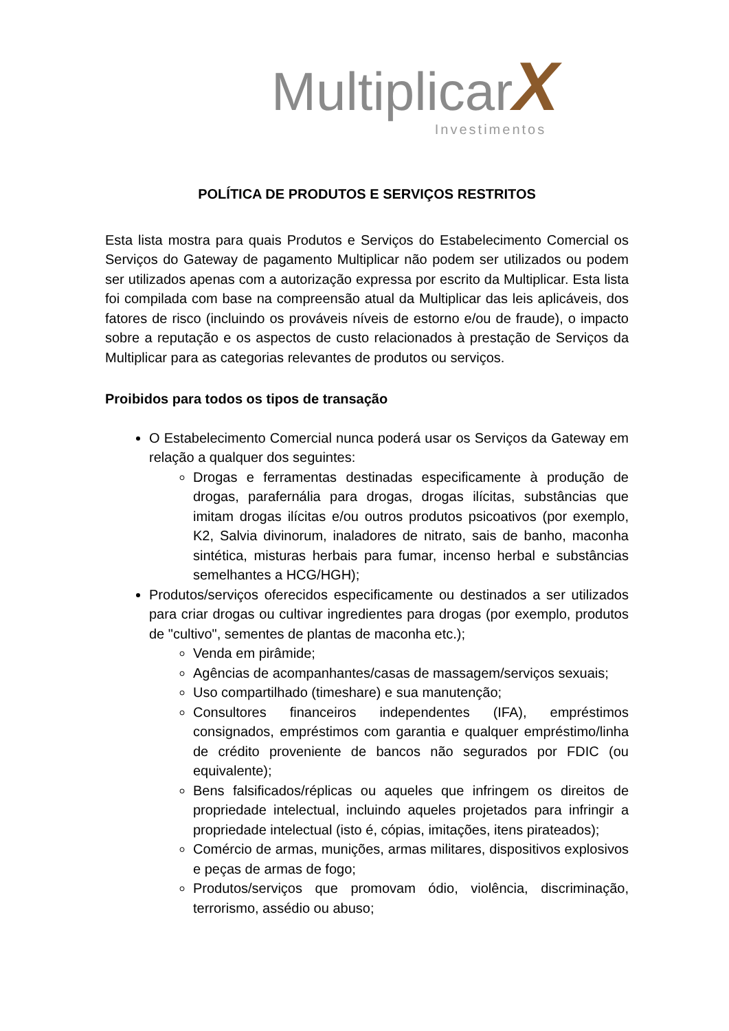MultiplicarX
Investimentos
POLÍTICA DE PRODUTOS E SERVIÇOS RESTRITOS
Esta lista mostra para quais Produtos e Serviços do Estabelecimento Comercial os Serviços do Gateway de pagamento Multiplicar não podem ser utilizados ou podem ser utilizados apenas com a autorização expressa por escrito da Multiplicar. Esta lista foi compilada com base na compreensão atual da Multiplicar das leis aplicáveis, dos fatores de risco (incluindo os prováveis níveis de estorno e/ou de fraude), o impacto sobre a reputação e os aspectos de custo relacionados à prestação de Serviços da Multiplicar para as categorias relevantes de produtos ou serviços.
Proibidos para todos os tipos de transação
O Estabelecimento Comercial nunca poderá usar os Serviços da Gateway em relação a qualquer dos seguintes:
Drogas e ferramentas destinadas especificamente à produção de drogas, parafernália para drogas, drogas ilícitas, substâncias que imitam drogas ilícitas e/ou outros produtos psicoativos (por exemplo, K2, Salvia divinorum, inaladores de nitrato, sais de banho, maconha sintética, misturas herbais para fumar, incenso herbal e substâncias semelhantes a HCG/HGH);
Produtos/serviços oferecidos especificamente ou destinados a ser utilizados para criar drogas ou cultivar ingredientes para drogas (por exemplo, produtos de "cultivo", sementes de plantas de maconha etc.);
Venda em pirâmide;
Agências de acompanhantes/casas de massagem/serviços sexuais;
Uso compartilhado (timeshare) e sua manutenção;
Consultores financeiros independentes (IFA), empréstimos consignados, empréstimos com garantia e qualquer empréstimo/linha de crédito proveniente de bancos não segurados por FDIC (ou equivalente);
Bens falsificados/réplicas ou aqueles que infringem os direitos de propriedade intelectual, incluindo aqueles projetados para infringir a propriedade intelectual (isto é, cópias, imitações, itens pirateados);
Comércio de armas, munições, armas militares, dispositivos explosivos e peças de armas de fogo;
Produtos/serviços que promovam ódio, violência, discriminação, terrorismo, assédio ou abuso;